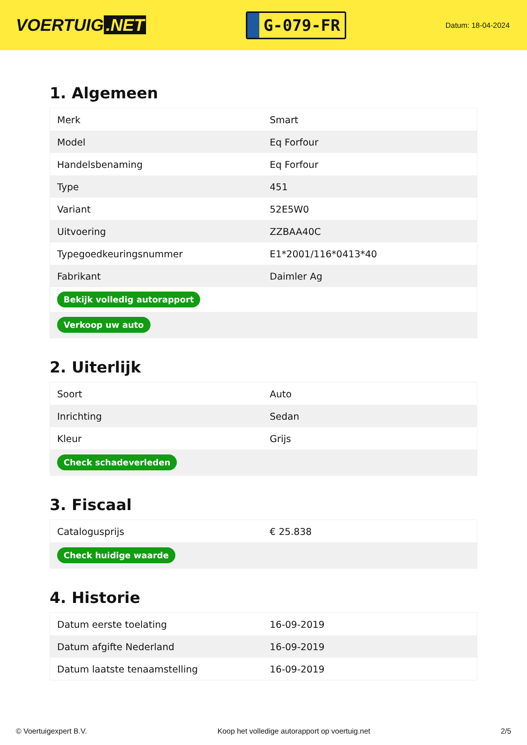VOERTUIG.NET
G-079-FR
Datum: 18-04-2024
1. Algemeen
| Merk | Smart |
| Model | Eq Forfour |
| Handelsbenaming | Eq Forfour |
| Type | 451 |
| Variant | 52E5W0 |
| Uitvoering | ZZBAA40C |
| Typegoedkeuringsnummer | E1*2001/116*0413*40 |
| Fabrikant | Daimler Ag |
| Bekijk volledig autorapport | |
| Verkoop uw auto | |
2. Uiterlijk
| Soort | Auto |
| Inrichting | Sedan |
| Kleur | Grijs |
| Check schadeverleden | |
3. Fiscaal
| Catalogusprijs | € 25.838 |
| Check huidige waarde | |
4. Historie
| Datum eerste toelating | 16-09-2019 |
| Datum afgifte Nederland | 16-09-2019 |
| Datum laatste tenaamstelling | 16-09-2019 |
© Voertuigexpert B.V. Koop het volledige autorapport op voertuig.net 2/5